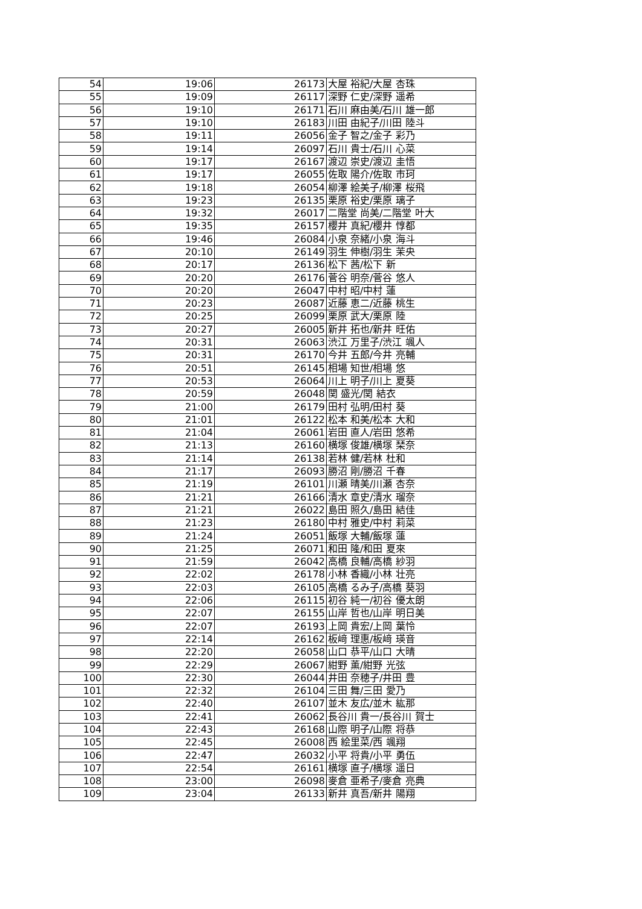| 54 | 19:06 | 26173 | 大屋 裕紀/大屋 杏珠 |
| 55 | 19:09 | 26117 | 深野 仁史/深野 遥希 |
| 56 | 19:10 | 26171 | 石川 麻由美/石川 雄一郎 |
| 57 | 19:10 | 26183 | 川田 由紀子/川田 陸斗 |
| 58 | 19:11 | 26056 | 金子 智之/金子 彩乃 |
| 59 | 19:14 | 26097 | 石川 貴士/石川 心菜 |
| 60 | 19:17 | 26167 | 渡辺 崇史/渡辺 圭悟 |
| 61 | 19:17 | 26055 | 佐取 陽介/佐取 市珂 |
| 62 | 19:18 | 26054 | 柳澤 絵美子/柳澤 桜飛 |
| 63 | 19:23 | 26135 | 栗原 裕史/栗原 璃子 |
| 64 | 19:32 | 26017 | 二階堂 尚美/二階堂 叶大 |
| 65 | 19:35 | 26157 | 櫻井 真紀/櫻井 惇都 |
| 66 | 19:46 | 26084 | 小泉 奈緒/小泉 海斗 |
| 67 | 20:10 | 26149 | 羽生 伸樹/羽生 茉央 |
| 68 | 20:17 | 26136 | 松下 茜/松下 新 |
| 69 | 20:20 | 26176 | 菅谷 明奈/菅谷 悠人 |
| 70 | 20:20 | 26047 | 中村 昭/中村 蓮 |
| 71 | 20:23 | 26087 | 近藤 恵二/近藤 桃生 |
| 72 | 20:25 | 26099 | 栗原 武大/栗原 陸 |
| 73 | 20:27 | 26005 | 新井 拓也/新井 旺佑 |
| 74 | 20:31 | 26063 | 渋江 万里子/渋江 颯人 |
| 75 | 20:31 | 26170 | 今井 五郎/今井 亮輔 |
| 76 | 20:51 | 26145 | 相場 知世/相場 悠 |
| 77 | 20:53 | 26064 | 川上 明子/川上 夏葵 |
| 78 | 20:59 | 26048 | 関 盛光/関 結衣 |
| 79 | 21:00 | 26179 | 田村 弘明/田村 葵 |
| 80 | 21:01 | 26122 | 松本 和美/松本 大和 |
| 81 | 21:04 | 26061 | 岩田 直人/岩田 悠希 |
| 82 | 21:13 | 26160 | 横塚 俊雄/横塚 琹奈 |
| 83 | 21:14 | 26138 | 若林 健/若林 杜和 |
| 84 | 21:17 | 26093 | 勝沼 剛/勝沼 千春 |
| 85 | 21:19 | 26101 | 川瀬 晴美/川瀬 杏奈 |
| 86 | 21:21 | 26166 | 清水 章史/清水 瑠奈 |
| 87 | 21:21 | 26022 | 島田 照久/島田 結佳 |
| 88 | 21:23 | 26180 | 中村 雅史/中村 莉菜 |
| 89 | 21:24 | 26051 | 飯塚 大輔/飯塚 蓮 |
| 90 | 21:25 | 26071 | 和田 隆/和田 夏來 |
| 91 | 21:59 | 26042 | 高橋 良輔/高橋 紗羽 |
| 92 | 22:02 | 26178 | 小林 香織/小林 壮亮 |
| 93 | 22:03 | 26105 | 高橋 るみ子/高橋 葵羽 |
| 94 | 22:06 | 26115 | 初谷 純一/初谷 優太朗 |
| 95 | 22:07 | 26155 | 山岸 哲也/山岸 明日美 |
| 96 | 22:07 | 26193 | 上岡 貴宏/上岡 葉怜 |
| 97 | 22:14 | 26162 | 板﨑 理惠/板﨑 瑛音 |
| 98 | 22:20 | 26058 | 山口 恭平/山口 大晴 |
| 99 | 22:29 | 26067 | 紺野 薫/紺野 光弦 |
| 100 | 22:30 | 26044 | 井田 奈穂子/井田 豊 |
| 101 | 22:32 | 26104 | 三田 舞/三田 愛乃 |
| 102 | 22:40 | 26107 | 並木 友広/並木 紘那 |
| 103 | 22:41 | 26062 | 長谷川 貴一/長谷川 賀士 |
| 104 | 22:43 | 26168 | 山際 明子/山際 将恭 |
| 105 | 22:45 | 26008 | 西 絵里菜/西 颯翔 |
| 106 | 22:47 | 26032 | 小平 将貴/小平 勇伍 |
| 107 | 22:54 | 26161 | 横塚 直子/横塚 遥日 |
| 108 | 23:00 | 26098 | 麥倉 亜希子/麥倉 亮典 |
| 109 | 23:04 | 26133 | 新井 真吾/新井 陽翔 |